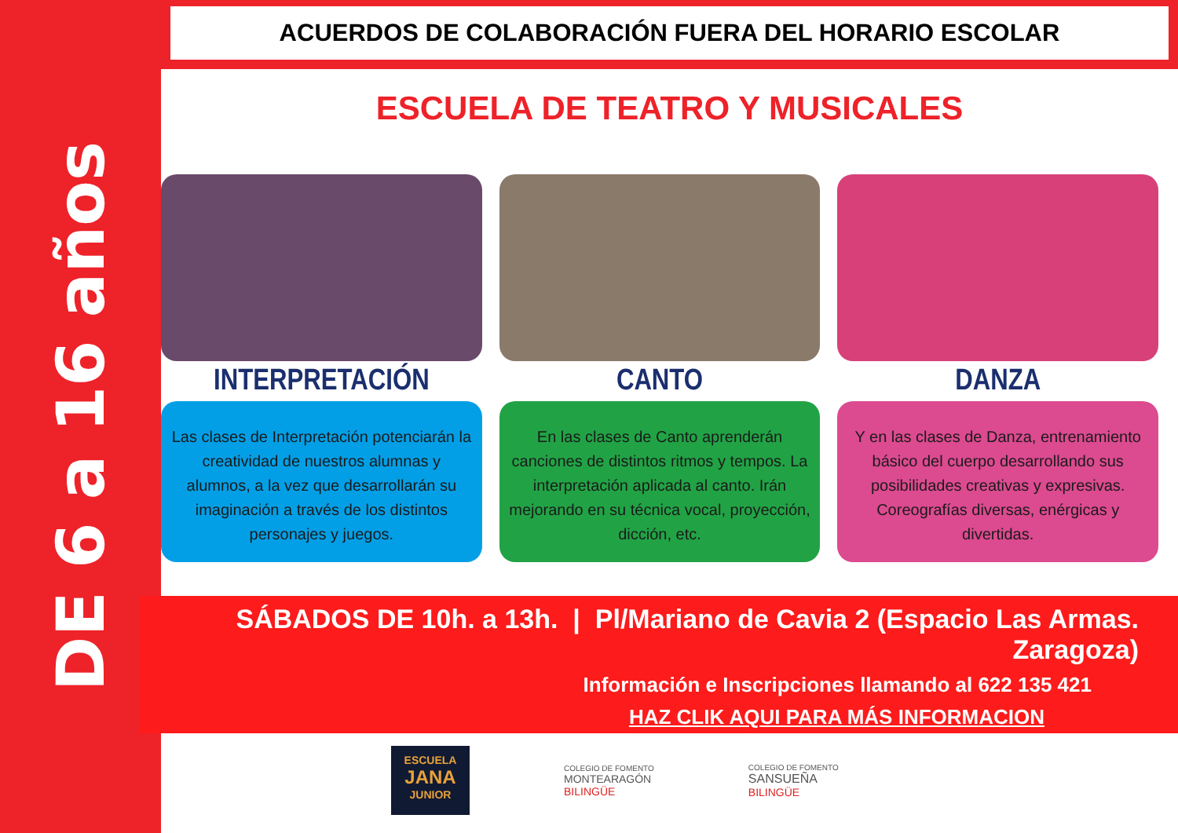DE 6 a 16 años
ACUERDOS DE COLABORACIÓN FUERA DEL HORARIO ESCOLAR
ESCUELA DE TEATRO Y MUSICALES
INTERPRETACIÓN
Las clases de Interpretación potenciarán la creatividad de nuestros alumnas y alumnos, a la vez que desarrollarán su imaginación a través de los distintos personajes y juegos.
CANTO
En las clases de Canto aprenderán canciones de distintos ritmos y tempos. La interpretación aplicada al canto. Irán mejorando en su técnica vocal, proyección, dicción, etc.
DANZA
Y en las clases de Danza, entrenamiento básico del cuerpo desarrollando sus posibilidades creativas y expresivas. Coreografías diversas, enérgicas y divertidas.
SÁBADOS DE 10h. a 13h. | Pl/Mariano de Cavia 2 (Espacio Las Armas. Zaragoza)
Información e Inscripciones llamando al 622 135 421
HAZ CLIK AQUI PARA MÁS INFORMACION
ESCUELA
JANA
JUNIOR
COLEGIO DE FOMENTO
MONTEARAGÓN
BILINGÜE
COLEGIO DE FOMENTO
SANSUEÑA
BILINGÜE